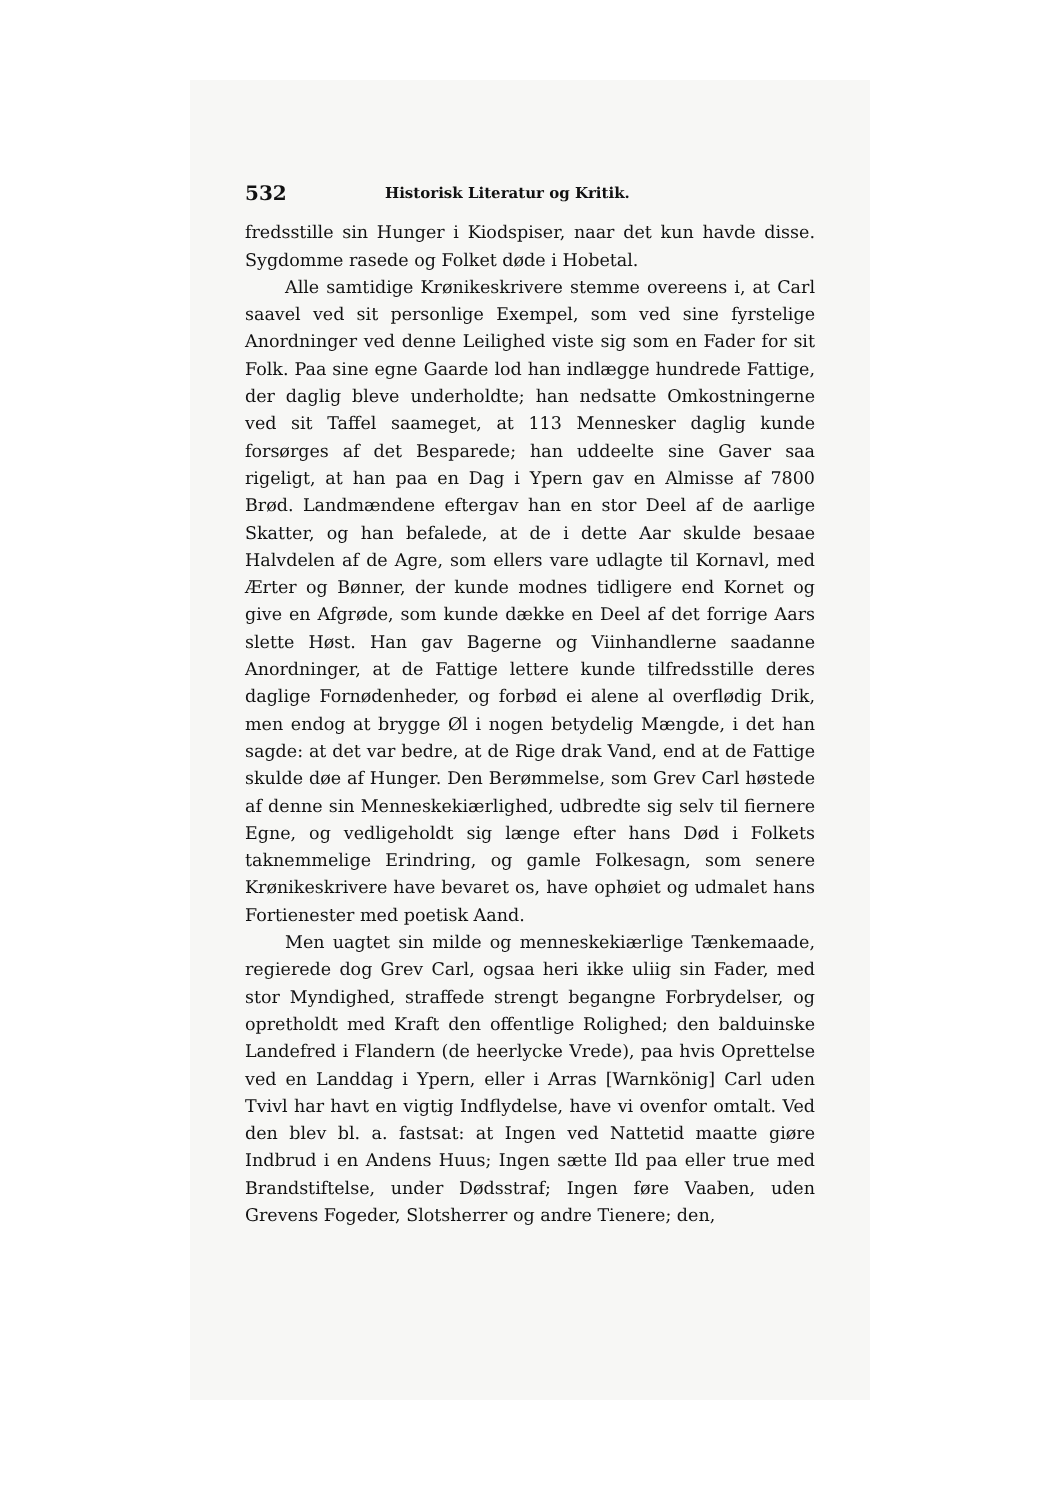532 Historisk Literatur og Kritik.
fredsstille sin Hunger i Kiodspiser, naar det kun havde disse. Sygdomme rasede og Folket døde i Hobetal.
Alle samtidige Krønikeskrivere stemme overeens i, at Carl saavel ved sit personlige Exempel, som ved sine fyrstelige Anordninger ved denne Leilighed viste sig som en Fader for sit Folk. Paa sine egne Gaarde lod han indlægge hundrede Fattige, der daglig bleve underholdte; han nedsatte Omkostningerne ved sit Taffel saameget, at 113 Mennesker daglig kunde forsørges af det Besparede; han uddeelte sine Gaver saa rigeligt, at han paa en Dag i Ypern gav en Almisse af 7800 Brød. Landmændene eftergav han en stor Deel af de aarlige Skatter, og han befalede, at de i dette Aar skulde besaae Halvdelen af de Agre, som ellers vare udlagte til Kornavl, med Ærter og Bønner, der kunde modnes tidligere end Kornet og give en Afgrøde, som kunde dække en Deel af det forrige Aars slette Høst. Han gav Bagerne og Viinhandlerne saadanne Anordninger, at de Fattige lettere kunde tilfredsstille deres daglige Fornødenheder, og forbød ei alene al overflødig Drik, men endog at brygge Øl i nogen betydelig Mængde, i det han sagde: at det var bedre, at de Rige drak Vand, end at de Fattige skulde døe af Hunger. Den Berømmelse, som Grev Carl høstede af denne sin Menneskekiærlighed, udbredte sig selv til fiernere Egne, og vedligeholdt sig længe efter hans Død i Folkets taknemmelige Erindring, og gamle Folkesagn, som senere Krønikeskrivere have bevaret os, have ophøiet og udmalet hans Fortienester med poetisk Aand.
Men uagtet sin milde og menneskekiærlige Tænkemaade, regierede dog Grev Carl, ogsaa heri ikke uliig sin Fader, med stor Myndighed, straffede strengt begangne Forbrydelser, og opretholdt med Kraft den offentlige Rolighed; den balduinske Landefred i Flandern (de heerlycke Vrede), paa hvis Oprettelse ved en Landdag i Ypern, eller i Arras [Warnkönig] Carl uden Tvivl har havt en vigtig Indflydelse, have vi ovenfor omtalt. Ved den blev bl. a. fastsat: at Ingen ved Nattetid maatte giøre Indbrud i en Andens Huus; Ingen sætte Ild paa eller true med Brandstiftelse, under Dødsstraf; Ingen føre Vaaben, uden Grevens Fogeder, Slotsherrer og andre Tienere; den,